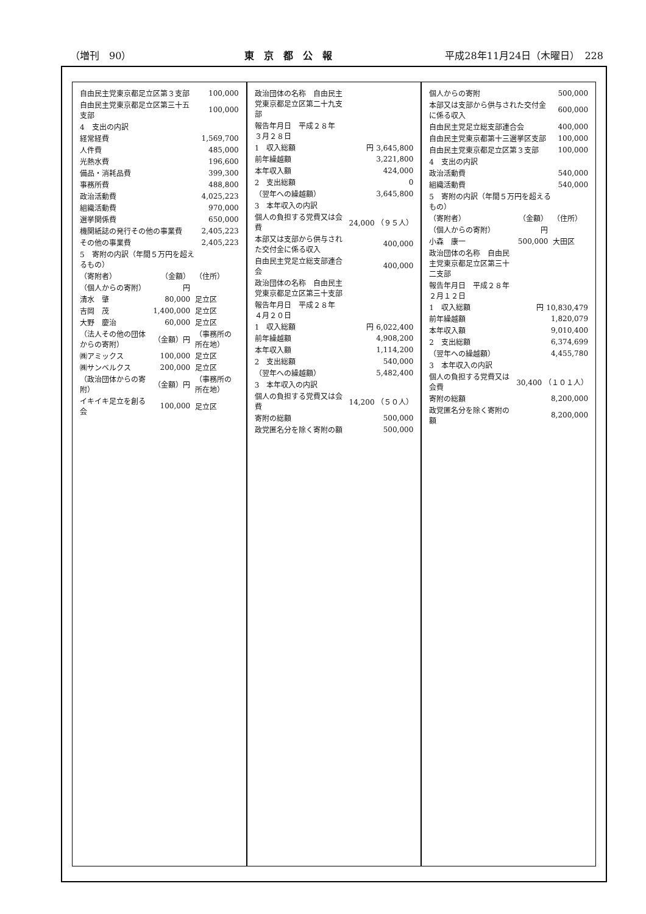（増刊　90） 東　京　都　公　報 平成28年11月24日（木曜日）　228
| 自由民主党東京都足立区第３支部 | 100,000 |
| 自由民主党東京都足立区第三十五支部 | 100,000 |
| 4 支出の内訳 | |
| 経常経費 | 1,569,700 |
| 人件費 | 485,000 |
| 光熱水費 | 196,600 |
| 備品・消耗品費 | 399,300 |
| 事務所費 | 488,800 |
| 政治活動費 | 4,025,223 |
| 組織活動費 | 970,000 |
| 選挙関係費 | 650,000 |
| 機関紙誌の発行その他の事業費 | 2,405,223 |
| その他の事業費 | 2,405,223 |
| 5 寄附の内訳（年間５万円を超えるもの） | |
| （寄附者） | （金額） | （住所） |
| （個人からの寄附） | 円 | |
| 清水 肇 | 80,000 | 足立区 |
| 吉岡 茂 | 1,400,000 | 足立区 |
| 大野 慶治 | 60,000 | 足立区 |
| （法人その他の団体からの寄附） | （金額）円 | （事務所の所在地） |
| ㈱アミックス | 100,000 | 足立区 |
| ㈱サンベルクス | 200,000 | 足立区 |
| （政治団体からの寄附） | （金額）円 | （事務所の所在地） |
| イキイキ足立を創る会 | 100,000 | 足立区 |
| 政治団体の名称 自由民主党東京都足立区第二十九支部 | |
| 報告年月日 平成２８年 ３月２８日 | |
| 1 収入総額 | 円 3,645,800 |
| 前年繰越額 | 3,221,800 |
| 本年収入額 | 424,000 |
| 2 支出総額 | 0 |
| （翌年への繰越額） | 3,645,800 |
| 3 本年収入の内訳 | |
| 個人の負担する党費又は会費 | 24,000 （９５人） |
| 本部又は支部から供与された交付金に係る収入 | 400,000 |
| 自由民主党足立総支部連合会 | 400,000 |
| 政治団体の名称 自由民主党東京都足立区第三十支部 | |
| 報告年月日 平成２８年 ４月２０日 | |
| 1 収入総額 | 円 6,022,400 |
| 前年繰越額 | 4,908,200 |
| 本年収入額 | 1,114,200 |
| 2 支出総額 | 540,000 |
| （翌年への繰越額） | 5,482,400 |
| 3 本年収入の内訳 | |
| 個人の負担する党費又は会費 | 14,200 （５０人） |
| 寄附の総額 | 500,000 |
| 政党匿名分を除く寄附の額 | 500,000 |
| 個人からの寄附 | 500,000 |
| 本部又は支部から供与された交付金に係る収入 | 600,000 |
| 自由民主党足立総支部連合会 | 400,000 |
| 自由民主党東京都第十三選挙区支部 | 100,000 |
| 自由民主党東京都足立区第３支部 | 100,000 |
| 4 支出の内訳 | |
| 政治活動費 | 540,000 |
| 組織活動費 | 540,000 |
| 5 寄附の内訳（年間５万円を超えるもの） | |
| （寄附者） | （金額） | （住所） |
| （個人からの寄附） | 円 | |
| 小森 康一 | 500,000 | 大田区 |
| 政治団体の名称 自由民主党東京都足立区第三十二支部 | |
| 報告年月日 平成２８年 ２月１２日 | |
| 1 収入総額 | 円 10,830,479 |
| 前年繰越額 | 1,820,079 |
| 本年収入額 | 9,010,400 |
| 2 支出総額 | 6,374,699 |
| （翌年への繰越額） | 4,455,780 |
| 3 本年収入の内訳 | |
| 個人の負担する党費又は会費 | 30,400 （１０１人） |
| 寄附の総額 | 8,200,000 |
| 政党匿名分を除く寄附の額 | 8,200,000 |